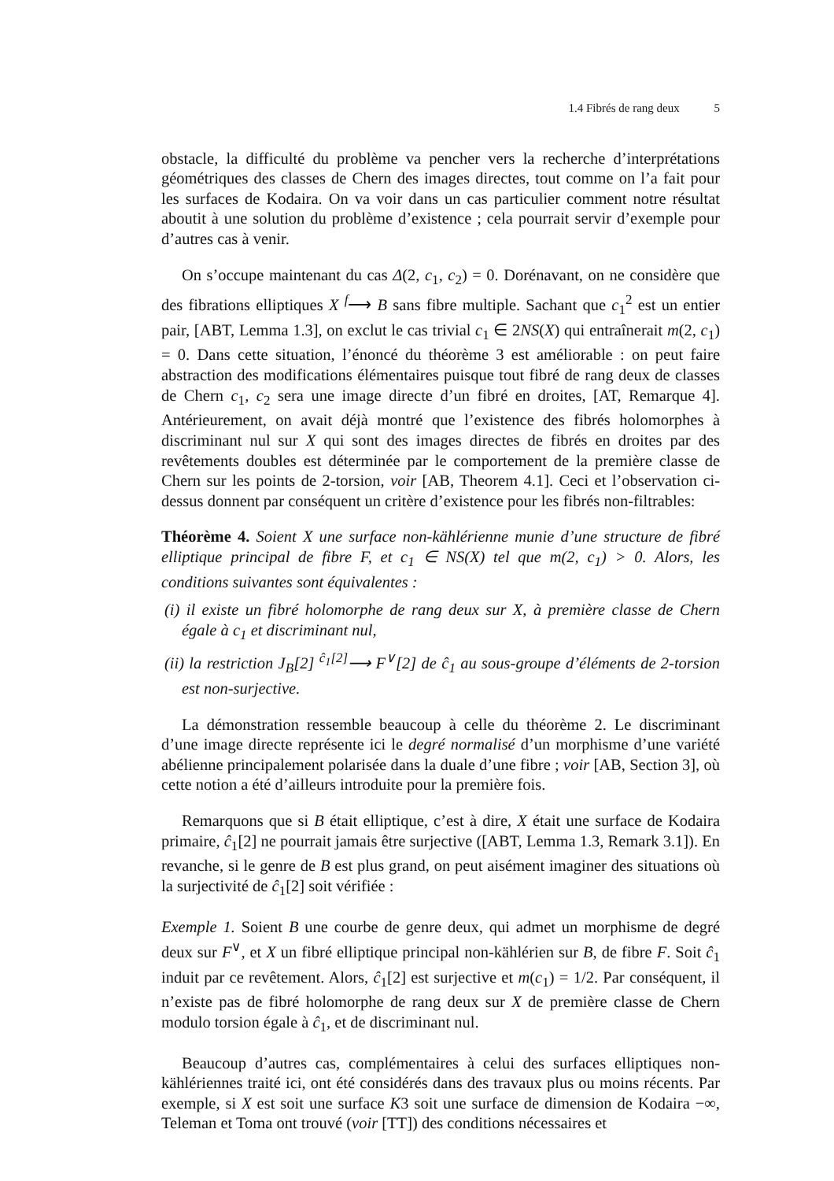1.4 Fibrés de rang deux 5
obstacle, la difficulté du problème va pencher vers la recherche d’interprétations géométriques des classes de Chern des images directes, tout comme on l’a fait pour les surfaces de Kodaira. On va voir dans un cas particulier comment notre résultat aboutit à une solution du problème d’existence ; cela pourrait servir d’exemple pour d’autres cas à venir.
On s’occupe maintenant du cas Δ(2, c<sub>1</sub>, c<sub>2</sub>) = 0. Dorénavant, on ne considère que des fibrations elliptiques X <sup>f</sup>⟶ B sans fibre multiple. Sachant que c<sub>1</sub><sup>2</sup> est un entier pair, [ABT, Lemma 1.3], on exclut le cas trivial c<sub>1</sub> ∈ 2NS(X) qui entraînerait m(2, c<sub>1</sub>) = 0. Dans cette situation, l’énoncé du théorème 3 est améliorable : on peut faire abstraction des modifications élémentaires puisque tout fibré de rang deux de classes de Chern c<sub>1</sub>, c<sub>2</sub> sera une image directe d’un fibré en droites, [AT, Remarque 4]. Antérieurement, on avait déjà montré que l’existence des fibrés holomorphes à discriminant nul sur X qui sont des images directes de fibrés en droites par des revêtements doubles est déterminée par le comportement de la première classe de Chern sur les points de 2-torsion, voir [AB, Theorem 4.1]. Ceci et l’observation ci-dessus donnent par conséquent un critère d’existence pour les fibrés non-filtrables:
Théorème 4. Soient X une surface non-kählérienne munie d’une structure de fibré elliptique principal de fibre F, et c<sub>1</sub> ∈ NS(X) tel que m(2, c<sub>1</sub>) > 0. Alors, les conditions suivantes sont équivalentes :
(i) il existe un fibré holomorphe de rang deux sur X, à première classe de Chern égale à c<sub>1</sub> et discriminant nul,
(ii) la restriction J<sub>B</sub>[2] <sup>ĉ<sub>1</sub>[2]</sup>⟶ F<sup>∨</sup>[2] de ĉ<sub>1</sub> au sous-groupe d’éléments de 2-torsion est non-surjective.
La démonstration ressemble beaucoup à celle du théorème 2. Le discriminant d’une image directe représente ici le degré normalisé d’un morphisme d’une variété abélienne principalement polarisée dans la duale d’une fibre ; voir [AB, Section 3], où cette notion a été d’ailleurs introduite pour la première fois.
Remarquons que si B était elliptique, c’est à dire, X était une surface de Kodaira primaire, ĉ<sub>1</sub>[2] ne pourrait jamais être surjective ([ABT, Lemma 1.3, Remark 3.1]). En revanche, si le genre de B est plus grand, on peut aisément imaginer des situations où la surjectivité de ĉ<sub>1</sub>[2] soit vérifiée :
Exemple 1. Soient B une courbe de genre deux, qui admet un morphisme de degré deux sur F<sup>∨</sup>, et X un fibré elliptique principal non-kählérien sur B, de fibre F. Soit ĉ<sub>1</sub> induit par ce revêtement. Alors, ĉ<sub>1</sub>[2] est surjective et m(c<sub>1</sub>) = 1/2. Par conséquent, il n’existe pas de fibré holomorphe de rang deux sur X de première classe de Chern modulo torsion égale à ĉ<sub>1</sub>, et de discriminant nul.
Beaucoup d’autres cas, complémentaires à celui des surfaces elliptiques non-kählériennes traité ici, ont été considérés dans des travaux plus ou moins récents. Par exemple, si X est soit une surface K3 soit une surface de dimension de Kodaira −∞, Teleman et Toma ont trouvé (voir [TT]) des conditions nécessaires et